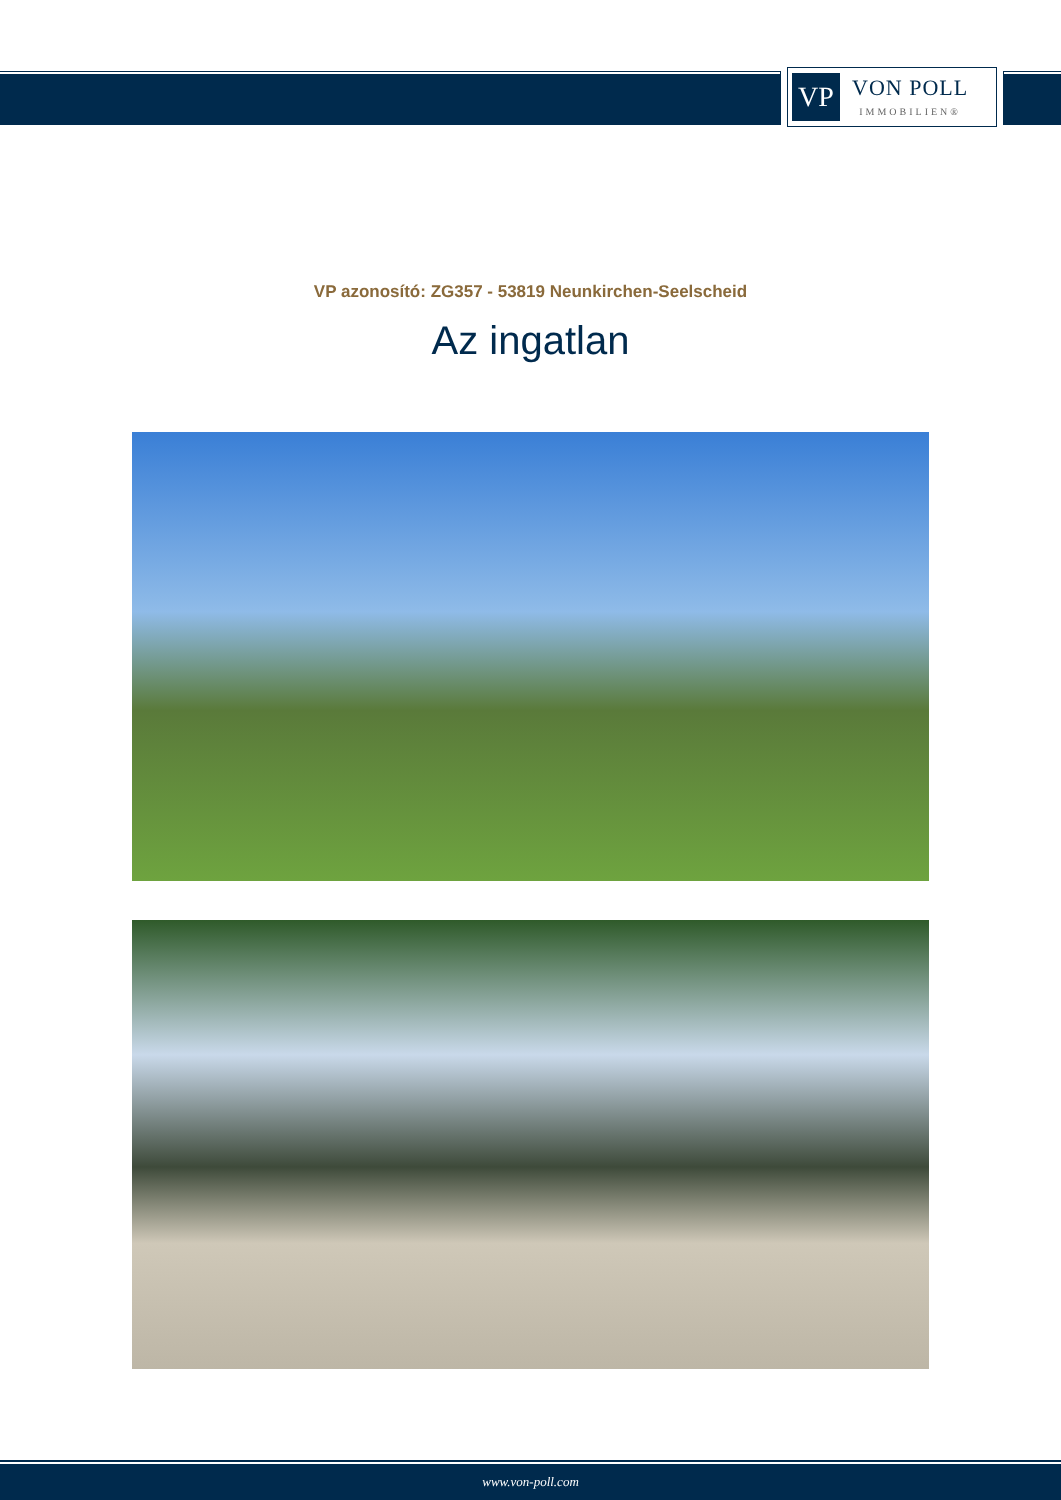VP
VON POLL
IMMOBILIEN®
VP azonosító: ZG357 - 53819 Neunkirchen-Seelscheid
Az ingatlan
www.von-poll.com